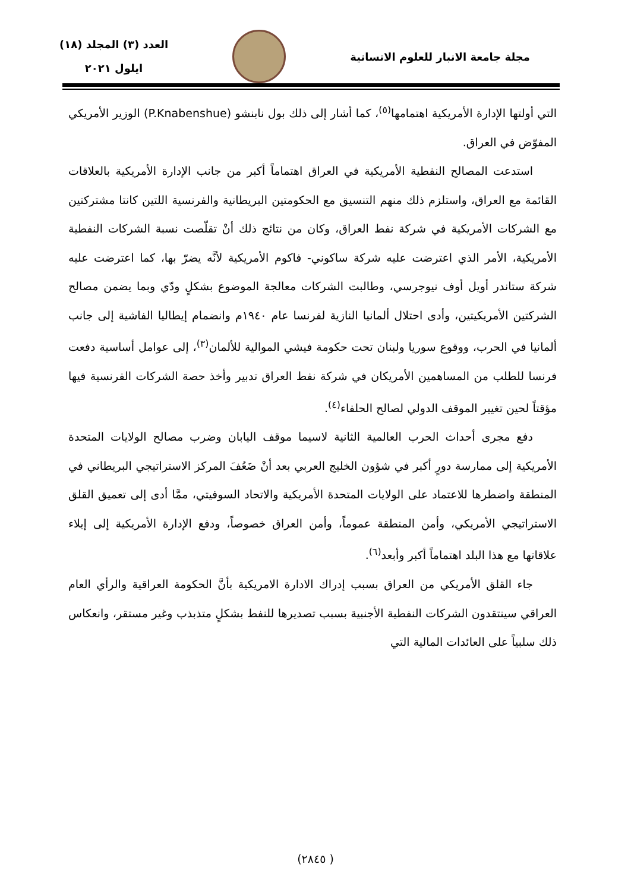مجلة جامعة الانبار للعلوم الانسانية
العدد (٣) المجلد (١٨)
ايلول ٢٠٢١
التي أولتها الإدارة الأمريكية اهتمامها<sup>(٥)</sup>، كما أشار إلى ذلك بول نابنشو (P.Knabenshue) الوزير الأمريكي المفوّض في العراق.
استدعت المصالح النفطية الأمريكية في العراق اهتماماً أكبر من جانب الإدارة الأمريكية بالعلاقات القائمة مع العراق، واستلزم ذلك منهم التنسيق مع الحكومتين البريطانية والفرنسية اللتين كانتا مشتركتين مع الشركات الأمريكية في شركة نفط العراق، وكان من نتائج ذلك أنْ تقلّصت نسبة الشركات النفطية الأمريكية، الأمر الذي اعترضت عليه شركة ساكوني- فاكوم الأمريكية لأنَّه يضرّ بها، كما اعترضت عليه شركة ستاندر أويل أوف نيوجرسي، وطالبت الشركات معالجة الموضوع بشكلٍ ودّي وبما يضمن مصالح الشركتين الأمريكيتين، وأدى احتلال ألمانيا النازية لفرنسا عام ١٩٤٠م وانضمام إيطاليا الفاشية إلى جانب ألمانيا في الحرب، ووقوع سوريا ولبنان تحت حكومة فيشي الموالية للألمان<sup>(٣)</sup>، إلى عوامل أساسية دفعت فرنسا للطلب من المساهمين الأمريكان في شركة نفط العراق تدبير وأخذ حصة الشركات الفرنسية فيها مؤقتاً لحين تغيير الموقف الدولي لصالح الحلفاء<sup>(٤)</sup>.
دفع مجرى أحداث الحرب العالمية الثانية لاسيما موقف اليابان وضرب مصالح الولايات المتحدة الأمريكية إلى ممارسة دورٍ أكبر في شؤون الخليج العربي بعد أنْ ضَعُفَ المركز الاستراتيجي البريطاني في المنطقة واضطرها للاعتماد على الولايات المتحدة الأمريكية والاتحاد السوفيتي، ممَّا أدى إلى تعميق القلق الاستراتيجي الأمريكي، وأمن المنطقة عموماً، وأمن العراق خصوصاً، ودفع الإدارة الأمريكية إلى إيلاء علاقاتها مع هذا البلد اهتماماً أكبر وأبعد<sup>(٦)</sup>.
جاء القلق الأمريكي من العراق بسبب إدراك الادارة الامريكية بأنَّ الحكومة العراقية والرأي العام العراقي سينتقدون الشركات النفطية الأجنبية بسبب تصديرها للنفط بشكلٍ متذبذب وغير مستقر، وانعكاس ذلك سلبياً على العائدات المالية التي
( ٢٨٤٥)